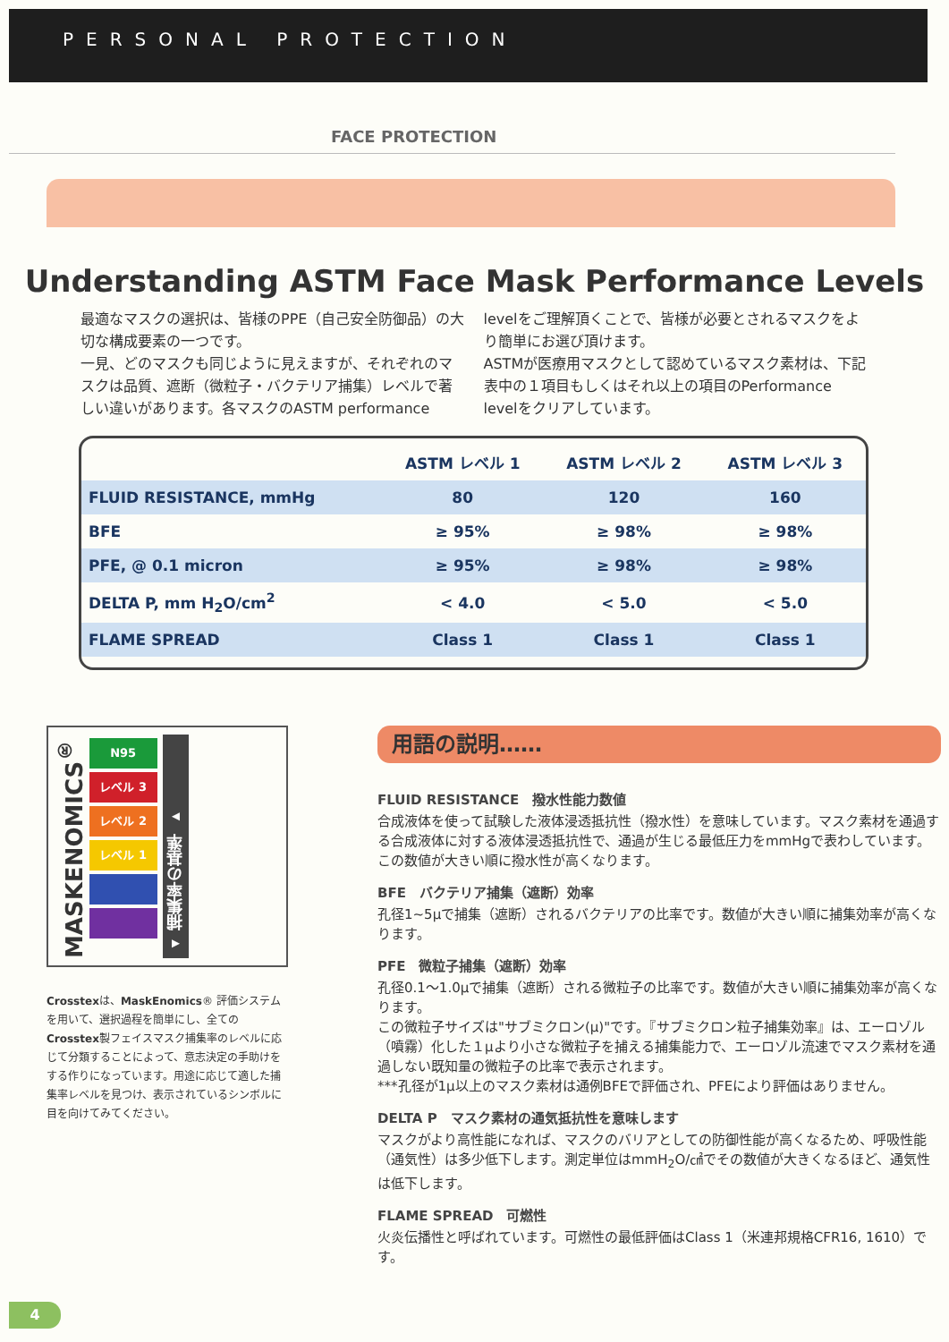PERSONAL PROTECTION
FACE PROTECTION
Understanding ASTM Face Mask Performance Levels
最適なマスクの選択は、皆様のPPE（自己安全防御品）の大切な構成要素の一つです。
一見、どのマスクも同じように見えますが、それぞれのマスクは品質、遮断（微粒子・バクテリア捕集）レベルで著しい違いがあります。各マスクのASTM performance levelをご理解頂くことで、皆様が必要とされるマスクをより簡単にお選び頂けます。
ASTMが医療用マスクとして認めているマスク素材は、下記表中の１項目もしくはそれ以上の項目のPerformance levelをクリアしています。
| | ASTM レベル 1 | ASTM レベル 2 | ASTM レベル 3 |
| --- | --- | --- | --- |
| FLUID RESISTANCE, mmHg | 80 | 120 | 160 |
| BFE | ≥ 95% | ≥ 98% | ≥ 98% |
| PFE, @ 0.1 micron | ≥ 95% | ≥ 98% | ≥ 98% |
| DELTA P, mm H<sub>2</sub>O/cm<sup>2</sup> | < 4.0 | < 5.0 | < 5.0 |
| FLAME SPREAD | Class 1 | Class 1 | Class 1 |
MASKENOMICS<sup>®</sup>
N95
レベル 3
レベル 2
レベル 1
◂ 捕集率の基準 ▸
Crosstexは、MaskEnomics® 評価システムを用いて、選択過程を簡単にし、全てのCrosstex製フェイスマスク捕集率のレベルに応じて分類することによって、意志決定の手助けをする作りになっています。用途に応じて適した捕集率レベルを見つけ、表示されているシンボルに目を向けてみてください。
用語の説明……
FLUID RESISTANCE　撥水性能力数値
合成液体を使って試験した液体浸透抵抗性（撥水性）を意味しています。マスク素材を通過する合成液体に対する液体浸透抵抗性で、通過が生じる最低圧力をmmHgで表わしています。この数値が大きい順に撥水性が高くなります。
BFE　バクテリア捕集（遮断）効率
孔径1~5μで捕集（遮断）されるバクテリアの比率です。数値が大きい順に捕集効率が高くなります。
PFE　微粒子捕集（遮断）効率
孔径0.1～1.0μで捕集（遮断）される微粒子の比率です。数値が大きい順に捕集効率が高くなります。
この微粒子サイズは"サブミクロン(μ)"です。『サブミクロン粒子捕集効率』は、エーロゾル（噴霧）化した１μより小さな微粒子を捕える捕集能力で、エーロゾル流速でマスク素材を通過しない既知量の微粒子の比率で表示されます。
***孔径が1μ以上のマスク素材は通例BFEで評価され、PFEにより評価はありません。
DELTA P　マスク素材の通気抵抗性を意味します
マスクがより高性能になれば、マスクのバリアとしての防御性能が高くなるため、呼吸性能（通気性）は多少低下します。測定単位はmmH<sub>2</sub>O/㎠でその数値が大きくなるほど、通気性は低下します。
FLAME SPREAD　可燃性
火炎伝播性と呼ばれています。可燃性の最低評価はClass 1（米連邦規格CFR16, 1610）です。
4